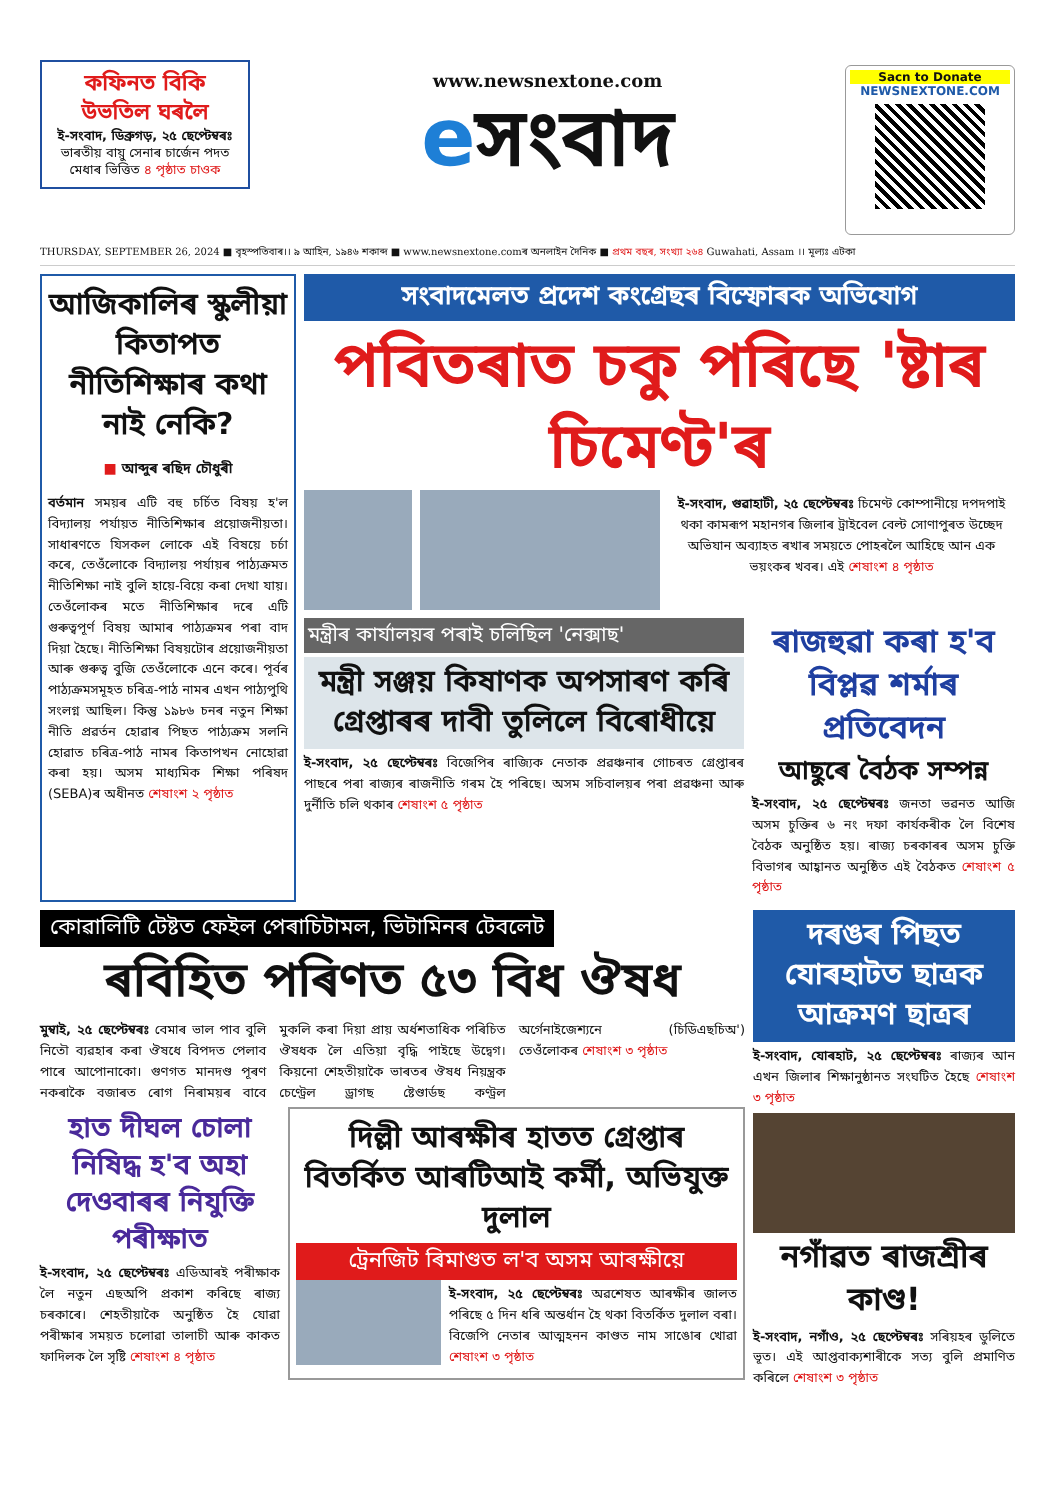কফিনত বিকি উভতিল ঘৰলৈ
ই-সংবাদ, ডিব্ৰুগড়, ২৫ ছেপ্টেম্বৰঃ ভাৰতীয় বায়ু সেনাৰ চাৰ্জেন পদত মেধাৰ ভিত্তিত ৪ পৃষ্ঠাত চাওক
www.newsnextone.com
eসংবাদ
Sacn to Donate
NEWSNEXTONE.COM
THURSDAY, SEPTEMBER 26, 2024 ■ বৃহস্পতিবাৰ।। ৯ আহিন, ১৯৪৬ শকাব্দ ■ www.newsnextone.comৰ অনলাইন দৈনিক ■ প্ৰথম বছৰ, সংখ্যা ২৬৪ Guwahati, Assam ।। মূল্যঃ এটকা
আজিকালিৰ স্কুলীয়া কিতাপত নীতিশিক্ষাৰ কথা নাই নেকি?
■ আব্দুৰ ৰছিদ চৌধুৰী
বৰ্তমান সময়ৰ এটি বহু চৰ্চিত বিষয় হ'ল বিদ্যালয় পৰ্যায়ত নীতিশিক্ষাৰ প্ৰয়োজনীয়তা। সাধাৰণতে যিসকল লোকে এই বিষয়ে চৰ্চা কৰে, তেওঁলোকে বিদ্যালয় পৰ্যায়ৰ পাঠ্যক্ৰমত নীতিশিক্ষা নাই বুলি হায়ে-বিয়ে কৰা দেখা যায়। তেওঁলোকৰ মতে নীতিশিক্ষাৰ দৰে এটি গুৰুত্বপূৰ্ণ বিষয় আমাৰ পাঠ্যক্ৰমৰ পৰা বাদ দিয়া হৈছে। নীতিশিক্ষা বিষয়টোৰ প্ৰয়োজনীয়তা আৰু গুৰুত্ব বুজি তেওঁলোকে এনে কৰে। পূৰ্বৰ পাঠ্যক্ৰমসমূহত চৰিত্ৰ-পাঠ নামৰ এখন পাঠ্যপুথি সংলগ্ন আছিল। কিন্তু ১৯৮৬ চনৰ নতুন শিক্ষা নীতি প্ৰৱৰ্তন হোৱাৰ পিছত পাঠ্যক্ৰম সলনি হোৱাত চৰিত্ৰ-পাঠ নামৰ কিতাপখন নোহোৱা কৰা হয়। অসম মাধ্যমিক শিক্ষা পৰিষদ (SEBA)ৰ অধীনত শেষাংশ ২ পৃষ্ঠাত
সংবাদমেলত প্ৰদেশ কংগ্ৰেছৰ বিস্ফোৰক অভিযোগ
পবিতৰাত চকু পৰিছে 'ষ্টাৰ চিমেণ্ট'ৰ
ই-সংবাদ, গুৱাহাটী, ২৫ ছেপ্টেম্বৰঃ চিমেণ্ট কোম্পানীয়ে দপদপাই থকা কামৰূপ মহানগৰ জিলাৰ ট্ৰাইবেল বেল্ট সোণাপুৰত উচ্ছেদ অভিযান অব্যাহত ৰখাৰ সময়তে পোহৰলৈ আহিছে আন এক ভয়ংকৰ খবৰ। এই শেষাংশ ৪ পৃষ্ঠাত
মন্ত্ৰীৰ কাৰ্যালয়ৰ পৰাই চলিছিল 'নেক্সাছ'
মন্ত্ৰী সঞ্জয় কিষাণক অপসাৰণ কৰি গ্ৰেপ্তাৰৰ দাবী তুলিলে বিৰোধীয়ে
ই-সংবাদ, ২৫ ছেপ্টেম্বৰঃ বিজেপিৰ ৰাজ্যিক নেতাক প্ৰৱঞ্চনাৰ গোচৰত গ্ৰেপ্তাৰৰ পাছৰে পৰা ৰাজ্যৰ ৰাজনীতি গৰম হৈ পৰিছে। অসম সচিবালয়ৰ পৰা প্ৰৱঞ্চনা আৰু দুৰ্নীতি চলি থকাৰ শেষাংশ ৫ পৃষ্ঠাত
ৰাজহুৱা কৰা হ'ব বিপ্লৱ শৰ্মাৰ প্ৰতিবেদন
আছুৰে বৈঠক সম্পন্ন
ই-সংবাদ, ২৫ ছেপ্টেম্বৰঃ জনতা ভৱনত আজি অসম চুক্তিৰ ৬ নং দফা কাৰ্যকৰীক লৈ বিশেষ বৈঠক অনুষ্ঠিত হয়। ৰাজ্য চৰকাৰৰ অসম চুক্তি বিভাগৰ আহ্বানত অনুষ্ঠিত এই বৈঠকত শেষাংশ ৫ পৃষ্ঠাত
কোৱালিটি টেষ্টত ফেইল পেৰাচিটামল, ভিটামিনৰ টেবলেট
ৰবিহিত পৰিণত ৫৩ বিধ ঔষধ
মুম্বাই, ২৫ ছেপ্টেম্বৰঃ বেমাৰ ভাল পাব বুলি নিতৌ ব্যৱহাৰ কৰা ঔষধে বিপদত পেলাব পাৰে আপোনাকো। গুণগত মানদণ্ড পূৰণ নকৰাকৈ বজাৰত ৰোগ নিৰাময়ৰ বাবে মুকলি কৰা দিয়া প্ৰায় অৰ্ধশতাধিক পৰিচিত ঔষধক লৈ এতিয়া বৃদ্ধি পাইছে উদ্বেগ। কিয়নো শেহতীয়াকৈ ভাৰতৰ ঔষধ নিয়ন্ত্ৰক চেণ্ট্ৰেল ড্ৰাগছ ষ্টেণ্ডাৰ্ডছ কণ্ট্ৰল অৰ্গেনাইজেশ্যনে (চিডিএছচিঅ') তেওঁলোকৰ শেষাংশ ৩ পৃষ্ঠাত
হাত দীঘল চোলা নিষিদ্ধ হ'ব অহা দেওবাৰৰ নিযুক্তি পৰীক্ষাত
ই-সংবাদ, ২৫ ছেপ্টেম্বৰঃ এডিআৰই পৰীক্ষাক লৈ নতুন এছঅপি প্ৰকাশ কৰিছে ৰাজ্য চৰকাৰে। শেহতীয়াকৈ অনুষ্ঠিত হৈ যোৱা পৰীক্ষাৰ সময়ত চলোৱা তালাচী আৰু কাকত ফাদিলক লৈ সৃষ্টি শেষাংশ ৪ পৃষ্ঠাত
দিল্লী আৰক্ষীৰ হাতত গ্ৰেপ্তাৰ বিতৰ্কিত আৰটিআই কৰ্মী, অভিযুক্ত দুলাল
ট্ৰেনজিট ৰিমাণ্ডত ল'ব অসম আৰক্ষীয়ে
ই-সংবাদ, ২৫ ছেপ্টেম্বৰঃ অৱশেষত আৰক্ষীৰ জালত পৰিছে ৫ দিন ধৰি অন্তৰ্ধান হৈ থকা বিতৰ্কিত দুলাল বৰা। বিজেপি নেতাৰ আত্মহনন কাণ্ডত নাম সাঙোৰ খোৱা শেষাংশ ৩ পৃষ্ঠাত
দৰঙৰ পিছত যোৰহাটত ছাত্ৰক আক্ৰমণ ছাত্ৰৰ
ই-সংবাদ, যোৰহাট, ২৫ ছেপ্টেম্বৰঃ ৰাজ্যৰ আন এখন জিলাৰ শিক্ষানুষ্ঠানত সংঘটিত হৈছে শেষাংশ ৩ পৃষ্ঠাত
নগাঁৱত ৰাজশ্ৰীৰ কাণ্ড!
ই-সংবাদ, নগাঁও, ২৫ ছেপ্টেম্বৰঃ সৰিয়হৰ ডুলিতে ভূত। এই আপ্তবাক্যশাৰীকে সত্য বুলি প্ৰমাণিত কৰিলে শেষাংশ ৩ পৃষ্ঠাত